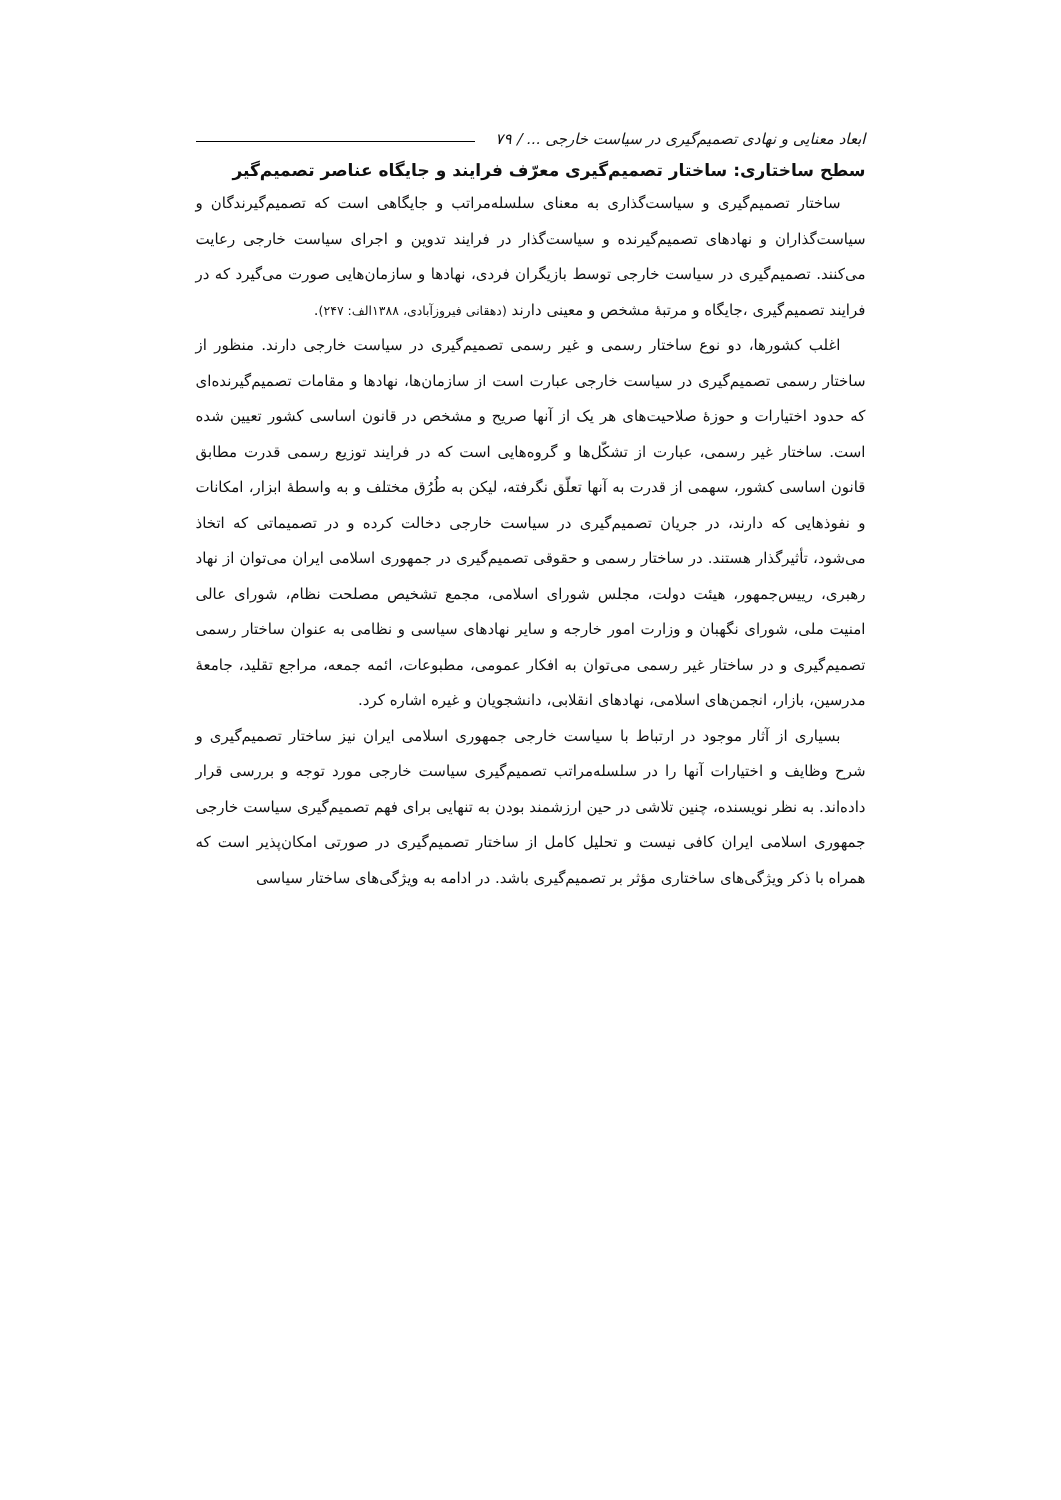ابعاد معنایی و نهادی تصمیم‌گیری در سیاست خارجی ... / ۷۹
سطح ساختاری: ساختار تصمیم‌گیری معرّف فرایند و جایگاه عناصر تصمیم‌گیر
ساختار تصمیم‌گیری و سیاست‌گذاری به معنای سلسله‌مراتب و جایگاهی است که تصمیم‌گیرندگان و سیاست‌گذاران و نهادهای تصمیم‌گیرنده و سیاست‌گذار در فرایند تدوین و اجرای سیاست خارجی رعایت می‌کنند. تصمیم‌گیری در سیاست خارجی توسط بازیگران فردی، نهادها و سازمان‌هایی صورت می‌گیرد که در فرایند تصمیم‌گیری ،جایگاه و مرتبهٔ مشخص و معینی دارند (دهقانی فیروزآبادی، ۱۳۸۸الف: ۲۴۷).
اغلب کشورها، دو نوع ساختار رسمی و غیر رسمی تصمیم‌گیری در سیاست خارجی دارند. منظور از ساختار رسمی تصمیم‌گیری در سیاست خارجی عبارت است از سازمان‌ها، نهادها و مقامات تصمیم‌گیرنده‌ای که حدود اختیارات و حوزهٔ صلاحیت‌های هر یک از آنها صریح و مشخص در قانون اساسی کشور تعیین شده است. ساختار غیر رسمی، عبارت از تشکّل‌ها و گروه‌هایی است که در فرایند توزیع رسمی قدرت مطابق قانون اساسی کشور، سهمی از قدرت به آنها تعلّق نگرفته، لیکن به طُرُق مختلف و به واسطهٔ ابزار، امکانات و نفوذهایی که دارند، در جریان تصمیم‌گیری در سیاست خارجی دخالت کرده و در تصمیماتی که اتخاذ می‌شود، تأثیرگذار هستند. در ساختار رسمی و حقوقی تصمیم‌گیری در جمهوری اسلامی ایران می‌توان از نهاد رهبری، رییس‌جمهور، هیئت دولت، مجلس شورای اسلامی، مجمع تشخیص مصلحت نظام، شورای عالی امنیت ملی، شورای نگهبان و وزارت امور خارجه و سایر نهادهای سیاسی و نظامی به عنوان ساختار رسمی تصمیم‌گیری و در ساختار غیر رسمی می‌توان به افکار عمومی، مطبوعات، ائمه جمعه، مراجع تقلید، جامعهٔ مدرسین، بازار، انجمن‌های اسلامی، نهادهای انقلابی، دانشجویان و غیره اشاره کرد.
بسیاری از آثار موجود در ارتباط با سیاست خارجی جمهوری اسلامی ایران نیز ساختار تصمیم‌گیری و شرح وظایف و اختیارات آنها را در سلسله‌مراتب تصمیم‌گیری سیاست خارجی مورد توجه و بررسی قرار داده‌اند. به نظر نویسنده، چنین تلاشی در حین ارزشمند بودن به تنهایی برای فهم تصمیم‌گیری سیاست خارجی جمهوری اسلامی ایران کافی نیست و تحلیل کامل از ساختار تصمیم‌گیری در صورتی امکان‌پذیر است که همراه با ذکر ویژگی‌های ساختاری مؤثر بر تصمیم‌گیری باشد. در ادامه به ویژگی‌های ساختار سیاسی